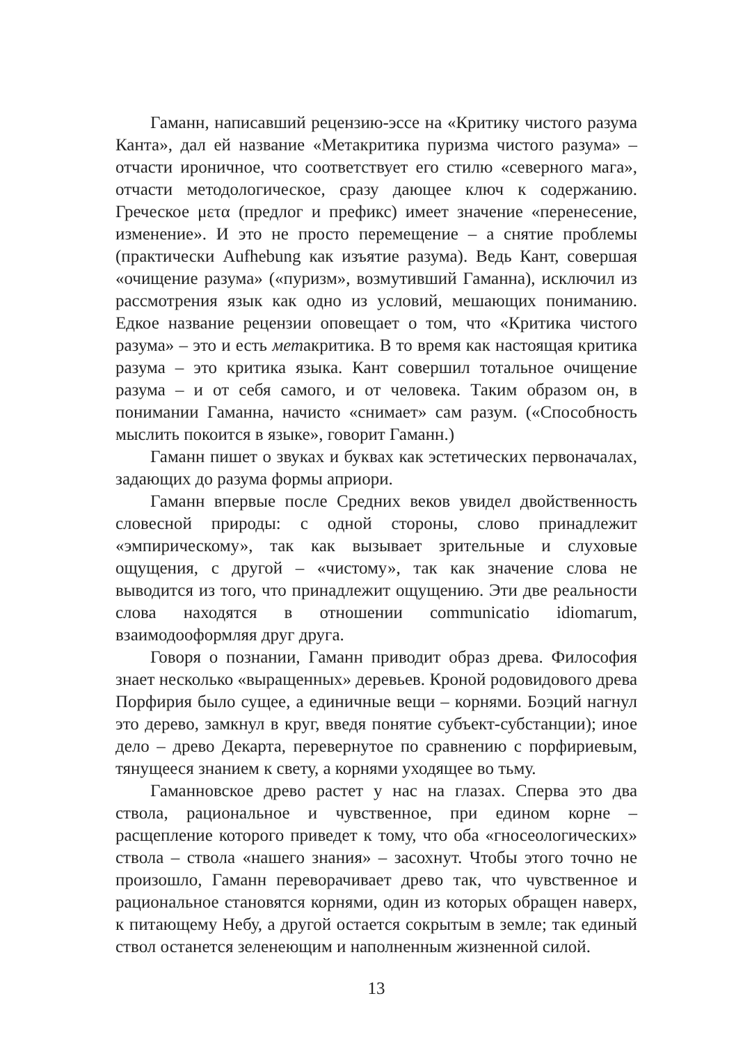Гаманн, написавший рецензию-эссе на «Критику чистого разума Канта», дал ей название «Метакритика пуризма чистого разума» – отчасти ироничное, что соответствует его стилю «северного мага», отчасти методологическое, сразу дающее ключ к содержанию. Греческое μετα (предлог и префикс) имеет значение «перенесение, изменение». И это не просто перемещение – а снятие проблемы (практически Aufhebung как изъятие разума). Ведь Кант, совершая «очищение разума» («пуризм», возмутивший Гаманна), исключил из рассмотрения язык как одно из условий, мешающих пониманию. Едкое название рецензии оповещает о том, что «Критика чистого разума» – это и есть метакритика. В то время как настоящая критика разума – это критика языка. Кант совершил тотальное очищение разума – и от себя самого, и от человека. Таким образом он, в понимании Гаманна, начисто «снимает» сам разум. («Способность мыслить покоится в языке», говорит Гаманн.)
Гаманн пишет о звуках и буквах как эстетических первоначалах, задающих до разума формы априори.
Гаманн впервые после Средних веков увидел двойственность словесной природы: с одной стороны, слово принадлежит «эмпирическому», так как вызывает зрительные и слуховые ощущения, с другой – «чистому», так как значение слова не выводится из того, что принадлежит ощущению. Эти две реальности слова находятся в отношении communicatio idiomarum, взаимодооформляя друг друга.
Говоря о познании, Гаманн приводит образ древа. Философия знает несколько «выращенных» деревьев. Кроной родовидового древа Порфирия было сущее, а единичные вещи – корнями. Боэций нагнул это дерево, замкнул в круг, введя понятие субъект-субстанции); иное дело – древо Декарта, перевернутое по сравнению с порфириевым, тянущееся знанием к свету, а корнями уходящее во тьму.
Гаманновское древо растет у нас на глазах. Сперва это два ствола, рациональное и чувственное, при едином корне – расщепление которого приведет к тому, что оба «гносеологических» ствола – ствола «нашего знания» – засохнут. Чтобы этого точно не произошло, Гаманн переворачивает древо так, что чувственное и рациональное становятся корнями, один из которых обращен наверх, к питающему Небу, а другой остается сокрытым в земле; так единый ствол останется зеленеющим и наполненным жизненной силой.
13